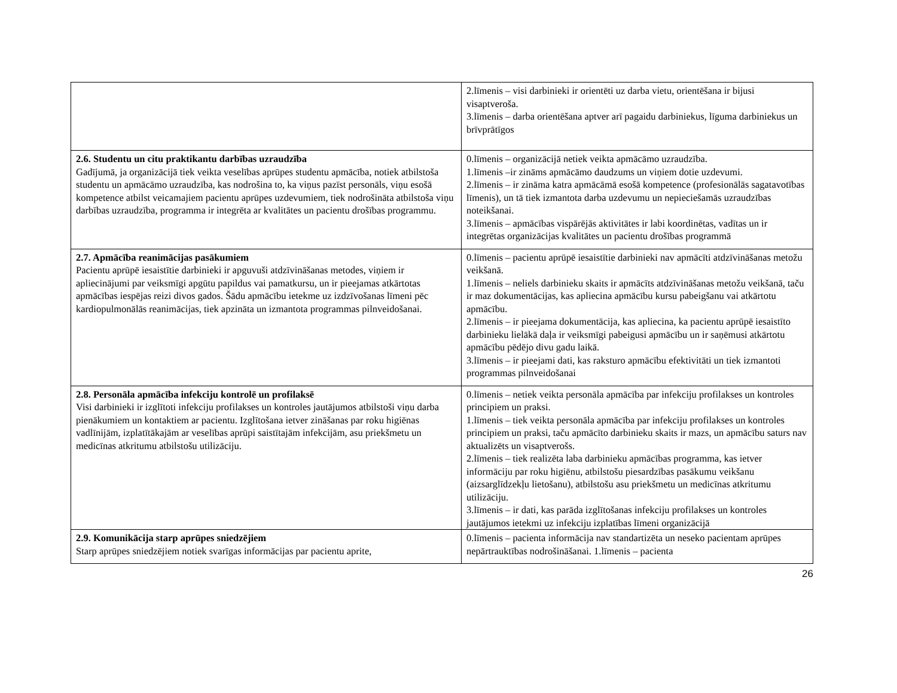| | 2.līmenis – visi darbinieki ir orientēti uz darba vietu, orientēšana ir bijusi visaptveroša. 3.līmenis – darba orientēšana aptver arī pagaidu darbiniekus, līguma darbiniekus un brīvprātīgos |
| 2.6. Studentu un citu praktikantu darbības uzraudzība Gadījumā, ja organizācijā tiek veikta veselības aprūpes studentu apmācība, notiek atbilstoša studentu un apmācāmo uzraudzība, kas nodrošina to, ka viņus pazīst personāls, viņu esošā kompetence atbilst veicamajiem pacientu aprūpes uzdevumiem, tiek nodrošināta atbilstoša viņu darbības uzraudzība, programma ir integrēta ar kvalitātes un pacientu drošības programmu. | 0.līmenis – organizācijā netiek veikta apmācāmo uzraudzība. 1.līmenis –ir zināms apmācāmo daudzums un viņiem dotie uzdevumi. 2.līmenis – ir zināma katra apmācāmā esošā kompetence (profesionālās sagatavotības līmenis), un tā tiek izmantota darba uzdevumu un nepieciešamās uzraudzības noteikšanai. 3.līmenis – apmācības vispārējās aktivitātes ir labi koordinētas, vadītas un ir integrētas organizācijas kvalitātes un pacientu drošības programmā |
| 2.7. Apmācība reanimācijas pasākumiem Pacientu aprūpē iesaistītie darbinieki ir apguvuši atdzīvināšanas metodes, viņiem ir apliecinājumi par veiksmīgi apgūtu papildus vai pamatkursu, un ir pieejamas atkārtotas apmācības iespējas reizi divos gados. Šādu apmācību ietekme uz izdzīvošanas līmeni pēc kardiopulmonālās reanimācijas, tiek apzināta un izmantota programmas pilnveidošanai. | 0.līmenis – pacientu aprūpē iesaistītie darbinieki nav apmācīti atdzīvināšanas metožu veikšanā. 1.līmenis – neliels darbinieku skaits ir apmācīts atdzīvināšanas metožu veikšanā, taču ir maz dokumentācijas, kas apliecina apmācību kursu pabeigšanu vai atkārtotu apmācību. 2.līmenis – ir pieejama dokumentācija, kas apliecina, ka pacientu aprūpē iesaistīto darbinieku lielākā daļa ir veiksmīgi pabeigusi apmācību un ir saņēmusi atkārtotu apmācību pēdējo divu gadu laikā. 3.līmenis – ir pieejami dati, kas raksturo apmācību efektivitāti un tiek izmantoti programmas pilnveidošanai |
| 2.8. Personāla apmācība infekciju kontrolē un profilaksē Visi darbinieki ir izglītoti infekciju profilakses un kontroles jautājumos atbilstoši viņu darba pienākumiem un kontaktiem ar pacientu. Izglītošana ietver zināšanas par roku higiēnas vadlīnijām, izplatītākajām ar veselības aprūpi saistītajām infekcijām, asu priekšmetu un medicīnas atkritumu atbilstošu utilizāciju. | 0.līmenis – netiek veikta personāla apmācība par infekciju profilakses un kontroles principiem un praksi. 1.līmenis – tiek veikta personāla apmācība par infekciju profilakses un kontroles principiem un praksi, taču apmācīto darbinieku skaits ir mazs, un apmācību saturs nav aktualizēts un visaptverošs. 2.līmenis – tiek realizēta laba darbinieku apmācības programma, kas ietver informāciju par roku higiēnu, atbilstošu piesardzības pasākumu veikšanu (aizsarglīdzekļu lietošanu), atbilstošu asu priekšmetu un medicīnas atkritumu utilizāciju. 3.līmenis – ir dati, kas parāda izglītošanas infekciju profilakses un kontroles jautājumos ietekmi uz infekciju izplatības līmeni organizācijā |
| 2.9. Komunikācija starp aprūpes sniedzējiem Starp aprūpes sniedzējiem notiek svarīgas informācijas par pacientu aprite, | 0.līmenis – pacienta informācija nav standartizēta un neseko pacientam aprūpes nepārtrauktības nodrošināšanai. 1.līmenis – pacienta |
26